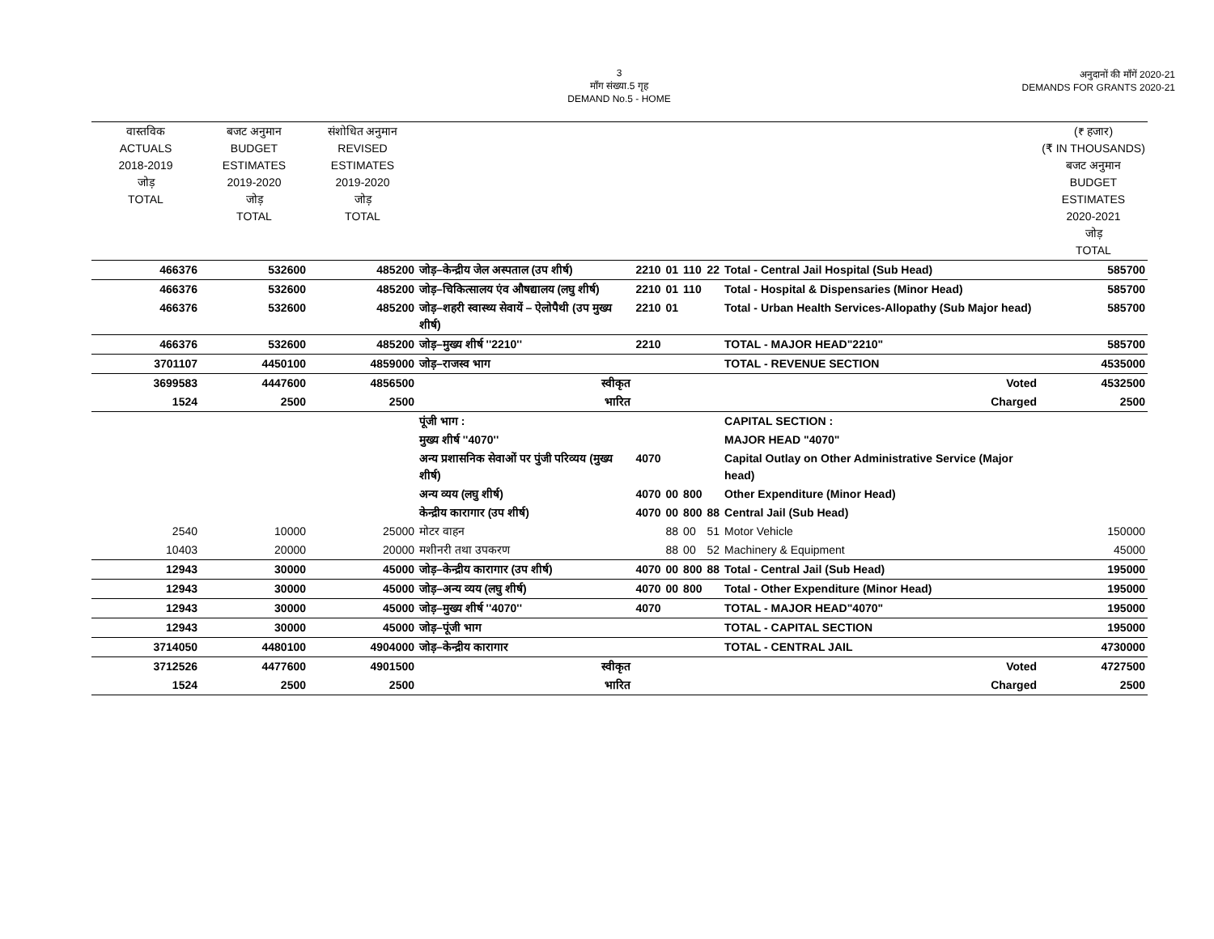3
माँग संख्या.5 गृह
DEMAND No.5 - HOME
अनुदानों की माँगें 2020-21
DEMANDS FOR GRANTS 2020-21
| वास्तविक ACTUALS 2018-2019 जोड़ TOTAL | बजट अनुमान BUDGET ESTIMATES 2019-2020 जोड़ TOTAL | संशोधित अनुमान REVISED ESTIMATES 2019-2020 जोड़ TOTAL | | | | | | | (₹ हजार) (₹ IN THOUSANDS) बजट अनुमान BUDGET ESTIMATES 2020-2021 जोड़ TOTAL |
| --- | --- | --- | --- | --- | --- | --- | --- | --- | --- |
| 466376 | 532600 | 485200 | जोड़–केन्द्रीय जेल अस्पताल (उप शीर्ष) | 2210 | 01 | 110 | 22 | Total - Central Jail Hospital (Sub Head) | 585700 |
| 466376 | 532600 | 485200 | जोड़–चिकित्सालय एंव औषद्यालय (लघु शीर्ष) | 2210 | 01 | 110 | | Total - Hospital & Dispensaries (Minor Head) | 585700 |
| 466376 | 532600 | 485200 | जोड़–शहरी स्वास्थ्य सेवायें – ऐलोपैथी (उप मुख्य शीर्ष) | 2210 | 01 | | | Total - Urban Health Services-Allopathy (Sub Major head) | 585700 |
| 466376 | 532600 | 485200 | जोड़–मुख्य शीर्ष ''2210'' | 2210 | | | | TOTAL - MAJOR HEAD"2210" | 585700 |
| 3701107 | 4450100 | 4859000 | जोड़–राजस्व भाग | | | | | TOTAL - REVENUE SECTION | 4535000 |
| 3699583 | 4447600 | 4856500 | स्वीकृत | | | | | Voted | 4532500 |
| 1524 | 2500 | 2500 | भारित | | | | | Charged | 2500 |
| | | | पूंजी भाग : | | | | | CAPITAL SECTION : | |
| | | | मुख्य शीर्ष ''4070'' | | | | | MAJOR HEAD "4070" | |
| | | | अन्य प्रशासनिक सेवाओं पर पुंजी परिव्यय (मुख्य शीर्ष) | 4070 | | | | Capital Outlay on Other Administrative Service (Major head) | |
| | | | अन्य व्यय (लघु शीर्ष) | 4070 | 00 | 800 | | Other Expenditure (Minor Head) | |
| | | | केन्द्रीय कारागार (उप शीर्ष) | 4070 | 00 | 800 | 88 | Central Jail (Sub Head) | |
| 2540 | 10000 | 25000 | मोटर वाहन | | 88 | 00 | 51 | Motor Vehicle | 150000 |
| 10403 | 20000 | 20000 | मशीनरी तथा उपकरण | | 88 | 00 | 52 | Machinery & Equipment | 45000 |
| 12943 | 30000 | 45000 | जोड़–केन्द्रीय कारागार (उप शीर्ष) | 4070 | 00 | 800 | 88 | Total - Central Jail (Sub Head) | 195000 |
| 12943 | 30000 | 45000 | जोड़–अन्य व्यय (लघु शीर्ष) | 4070 | 00 | 800 | | Total - Other Expenditure (Minor Head) | 195000 |
| 12943 | 30000 | 45000 | जोड़–मुख्य शीर्ष ''4070'' | 4070 | | | | TOTAL - MAJOR HEAD"4070" | 195000 |
| 12943 | 30000 | 45000 | जोड़–पूंजी भाग | | | | | TOTAL - CAPITAL SECTION | 195000 |
| 3714050 | 4480100 | 4904000 | जोड़–केन्द्रीय कारागार | | | | | TOTAL - CENTRAL JAIL | 4730000 |
| 3712526 | 4477600 | 4901500 | स्वीकृत | | | | | Voted | 4727500 |
| 1524 | 2500 | 2500 | भारित | | | | | Charged | 2500 |